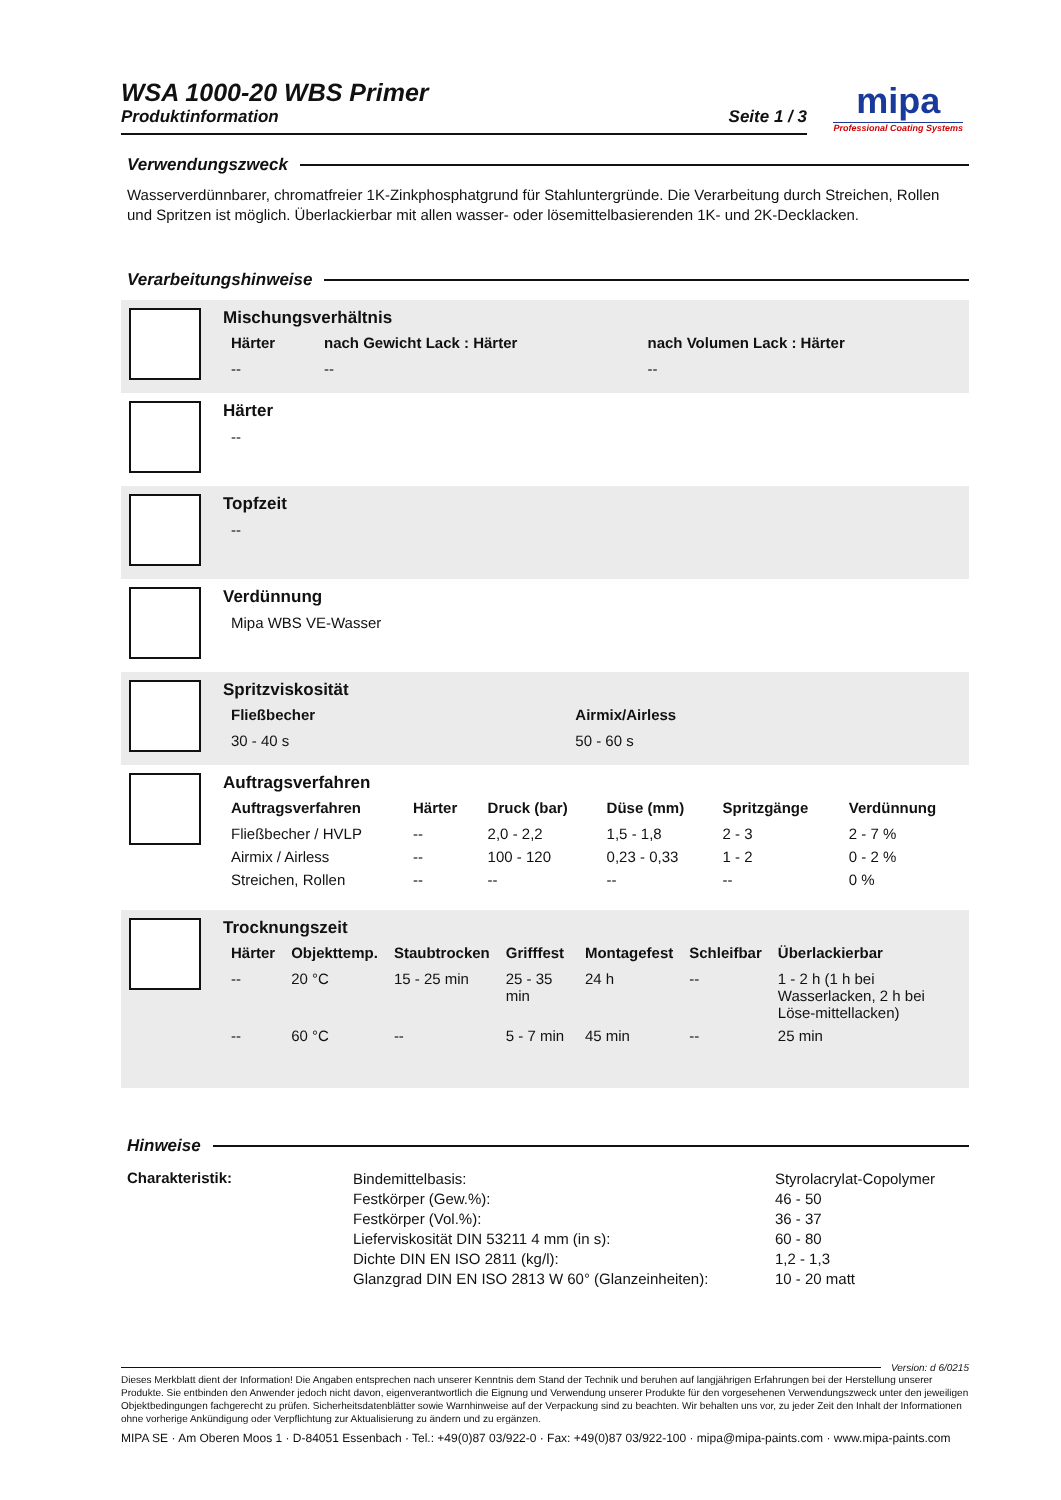mipa
Professional Coating Systems
WSA 1000-20 WBS Primer
Produktinformation Seite 1 / 3
Verwendungszweck
Wasserverdünnbarer, chromatfreier 1K-Zinkphosphatgrund für Stahluntergründe. Die Verarbeitung durch Streichen, Rollen und Spritzen ist möglich. Überlackierbar mit allen wasser- oder lösemittelbasierenden 1K- und 2K-Decklacken.
Verarbeitungshinweise
Mischungsverhältnis
| Härter | nach Gewicht Lack : Härter | nach Volumen Lack : Härter |
| --- | --- | --- |
| -- | -- | -- |
Härter
| -- |
Topfzeit
| -- |
Verdünnung
| Mipa WBS VE-Wasser |
Spritzviskosität
| Fließbecher | Airmix/Airless |
| --- | --- |
| 30 - 40 s | 50 - 60 s |
Auftragsverfahren
| Auftragsverfahren | Härter | Druck (bar) | Düse (mm) | Spritzgänge | Verdünnung |
| --- | --- | --- | --- | --- | --- |
| Fließbecher / HVLP | -- | 2,0 - 2,2 | 1,5 - 1,8 | 2 - 3 | 2 - 7 % |
| Airmix / Airless | -- | 100 - 120 | 0,23 - 0,33 | 1 - 2 | 0 - 2 % |
| Streichen, Rollen | -- | -- | -- | -- | 0 % |
Trocknungszeit
| Härter | Objekttemp. | Staubtrocken | Grifffest | Montagefest | Schleifbar | Überlackierbar |
| --- | --- | --- | --- | --- | --- | --- |
| -- | 20 °C | 15 - 25 min | 25 - 35 min | 24 h | -- | 1 - 2 h (1 h bei Wasserlacken, 2 h bei Löse-mittellacken) |
| -- | 60 °C | -- | 5 - 7 min | 45 min | -- | 25 min |
Hinweise
| Charakteristik: | Bindemittelbasis: Festkörper (Gew.%): Festkörper (Vol.%): Lieferviskosität DIN 53211 4 mm (in s): Dichte DIN EN ISO 2811 (kg/l): Glanzgrad DIN EN ISO 2813 W 60° (Glanzeinheiten): | Styrolacrylat-Copolymer 46 - 50 36 - 37 60 - 80 1,2 - 1,3 10 - 20 matt |
Version: d 6/0215
Dieses Merkblatt dient der Information! Die Angaben entsprechen nach unserer Kenntnis dem Stand der Technik und beruhen auf langjährigen Erfahrungen bei der Herstellung unserer Produkte. Sie entbinden den Anwender jedoch nicht davon, eigenverantwortlich die Eignung und Verwendung unserer Produkte für den vorgesehenen Verwendungszweck unter den jeweiligen Objektbedingungen fachgerecht zu prüfen. Sicherheitsdatenblätter sowie Warnhinweise auf der Verpackung sind zu beachten. Wir behalten uns vor, zu jeder Zeit den Inhalt der Informationen ohne vorherige Ankündigung oder Verpflichtung zur Aktualisierung zu ändern und zu ergänzen.
MIPA SE · Am Oberen Moos 1 · D-84051 Essenbach · Tel.: +49(0)87 03/922-0 · Fax: +49(0)87 03/922-100 · mipa@mipa-paints.com · www.mipa-paints.com